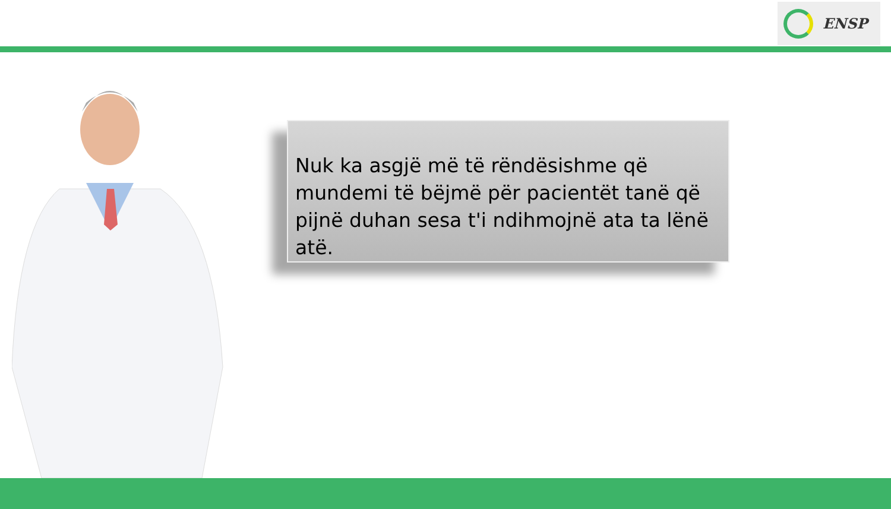ENSP
Nuk ka asgjë më të rëndësishme që mundemi të bëjmë për pacientët tanë që pijnë duhan sesa t'i ndihmojnë ata ta lënë atë.